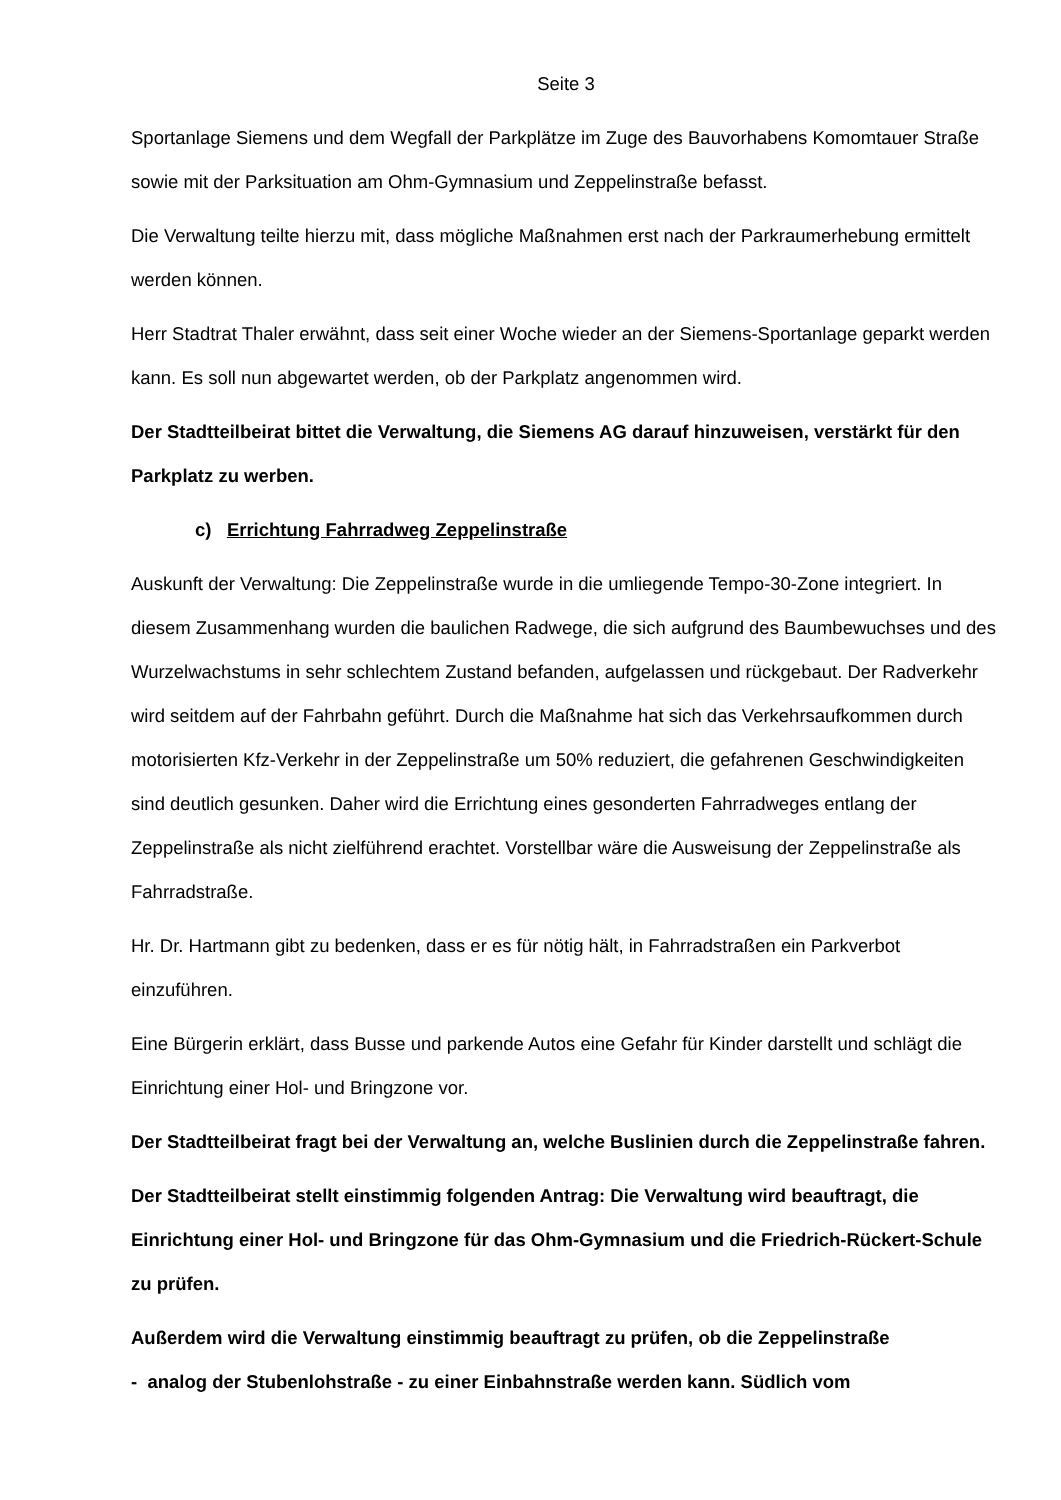Seite 3
Sportanlage Siemens und dem Wegfall der Parkplätze im Zuge des Bauvorhabens Komomtauer Straße sowie mit der Parksituation am Ohm-Gymnasium und Zeppelinstraße befasst.
Die Verwaltung teilte hierzu mit, dass mögliche Maßnahmen erst nach der Parkraumerhebung ermittelt werden können.
Herr Stadtrat Thaler erwähnt, dass seit einer Woche wieder an der Siemens-Sportanlage geparkt werden kann. Es soll nun abgewartet werden, ob der Parkplatz angenommen wird.
Der Stadtteilbeirat bittet die Verwaltung, die Siemens AG darauf hinzuweisen, verstärkt für den Parkplatz zu werben.
c) Errichtung Fahrradweg Zeppelinstraße
Auskunft der Verwaltung: Die Zeppelinstraße wurde in die umliegende Tempo-30-Zone integriert. In diesem Zusammenhang wurden die baulichen Radwege, die sich aufgrund des Baumbewuchses und des Wurzelwachstums in sehr schlechtem Zustand befanden, aufgelassen und rückgebaut. Der Radverkehr wird seitdem auf der Fahrbahn geführt. Durch die Maßnahme hat sich das Verkehrsaufkommen durch motorisierten Kfz-Verkehr in der Zeppelinstraße um 50% reduziert, die gefahrenen Geschwindigkeiten sind deutlich gesunken. Daher wird die Errichtung eines gesonderten Fahrradweges entlang der Zeppelinstraße als nicht zielführend erachtet. Vorstellbar wäre die Ausweisung der Zeppelinstraße als Fahrradstraße.
Hr. Dr. Hartmann gibt zu bedenken, dass er es für nötig hält, in Fahrradstraßen ein Parkverbot einzuführen.
Eine Bürgerin erklärt, dass Busse und parkende Autos eine Gefahr für Kinder darstellt und schlägt die Einrichtung einer Hol- und Bringzone vor.
Der Stadtteilbeirat fragt bei der Verwaltung an, welche Buslinien durch die Zeppelinstraße fahren.
Der Stadtteilbeirat stellt einstimmig folgenden Antrag: Die Verwaltung wird beauftragt, die Einrichtung einer Hol- und Bringzone für das Ohm-Gymnasium und die Friedrich-Rückert-Schule zu prüfen.
Außerdem wird die Verwaltung einstimmig beauftragt zu prüfen, ob die Zeppelinstraße
- analog der Stubenlohstraße - zu einer Einbahnstraße werden kann. Südlich vom